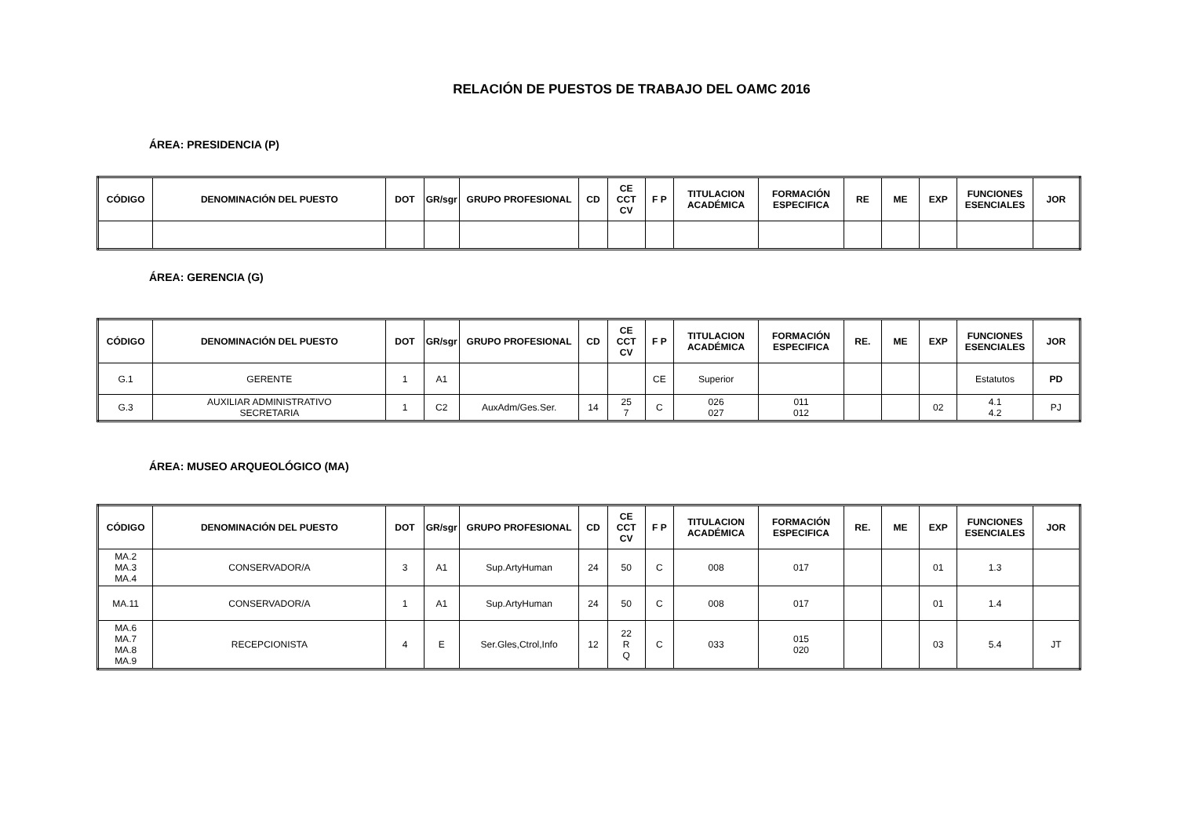RELACIÓN DE PUESTOS DE TRABAJO DEL OAMC 2016
ÁREA: PRESIDENCIA (P)
| CÓDIGO | DENOMINACIÓN DEL PUESTO | DOT | GR/sgr | GRUPO PROFESIONAL | CD | CE CCT CV | F P | TITULACION ACADÉMICA | FORMACIÓN ESPECIFICA | RE | ME | EXP | FUNCIONES ESENCIALES | JOR |
| --- | --- | --- | --- | --- | --- | --- | --- | --- | --- | --- | --- | --- | --- | --- |
ÁREA: GERENCIA (G)
| CÓDIGO | DENOMINACIÓN DEL PUESTO | DOT | GR/sgr | GRUPO PROFESIONAL | CD | CE CCT CV | F P | TITULACION ACADÉMICA | FORMACIÓN ESPECIFICA | RE. | ME | EXP | FUNCIONES ESENCIALES | JOR |
| --- | --- | --- | --- | --- | --- | --- | --- | --- | --- | --- | --- | --- | --- | --- |
| G.1 | GERENTE | 1 | A1 | | | | CE | Superior | | | | | Estatutos | PD |
| G.3 | AUXILIAR ADMINISTRATIVO SECRETARIA | 1 | C2 | AuxAdm/Ges.Ser. | 14 | 25 7 | C | 026 027 | 011 012 | | | 02 | 4.1 4.2 | PJ |
ÁREA: MUSEO ARQUEOLÓGICO (MA)
| CÓDIGO | DENOMINACIÓN DEL PUESTO | DOT | GR/sgr | GRUPO PROFESIONAL | CD | CE CCT CV | F P | TITULACION ACADÉMICA | FORMACIÓN ESPECIFICA | RE. | ME | EXP | FUNCIONES ESENCIALES | JOR |
| --- | --- | --- | --- | --- | --- | --- | --- | --- | --- | --- | --- | --- | --- | --- |
| MA.2 MA.3 MA.4 | CONSERVADOR/A | 3 | A1 | Sup.ArtyHuman | 24 | 50 | C | 008 | 017 | | | 01 | 1.3 | |
| MA.11 | CONSERVADOR/A | 1 | A1 | Sup.ArtyHuman | 24 | 50 | C | 008 | 017 | | | 01 | 1.4 | |
| MA.6 MA.7 MA.8 MA.9 | RECEPCIONISTA | 4 | E | Ser.Gles,Ctrol,Info | 12 | 22 R Q | C | 033 | 015 020 | | | 03 | 5.4 | JT |